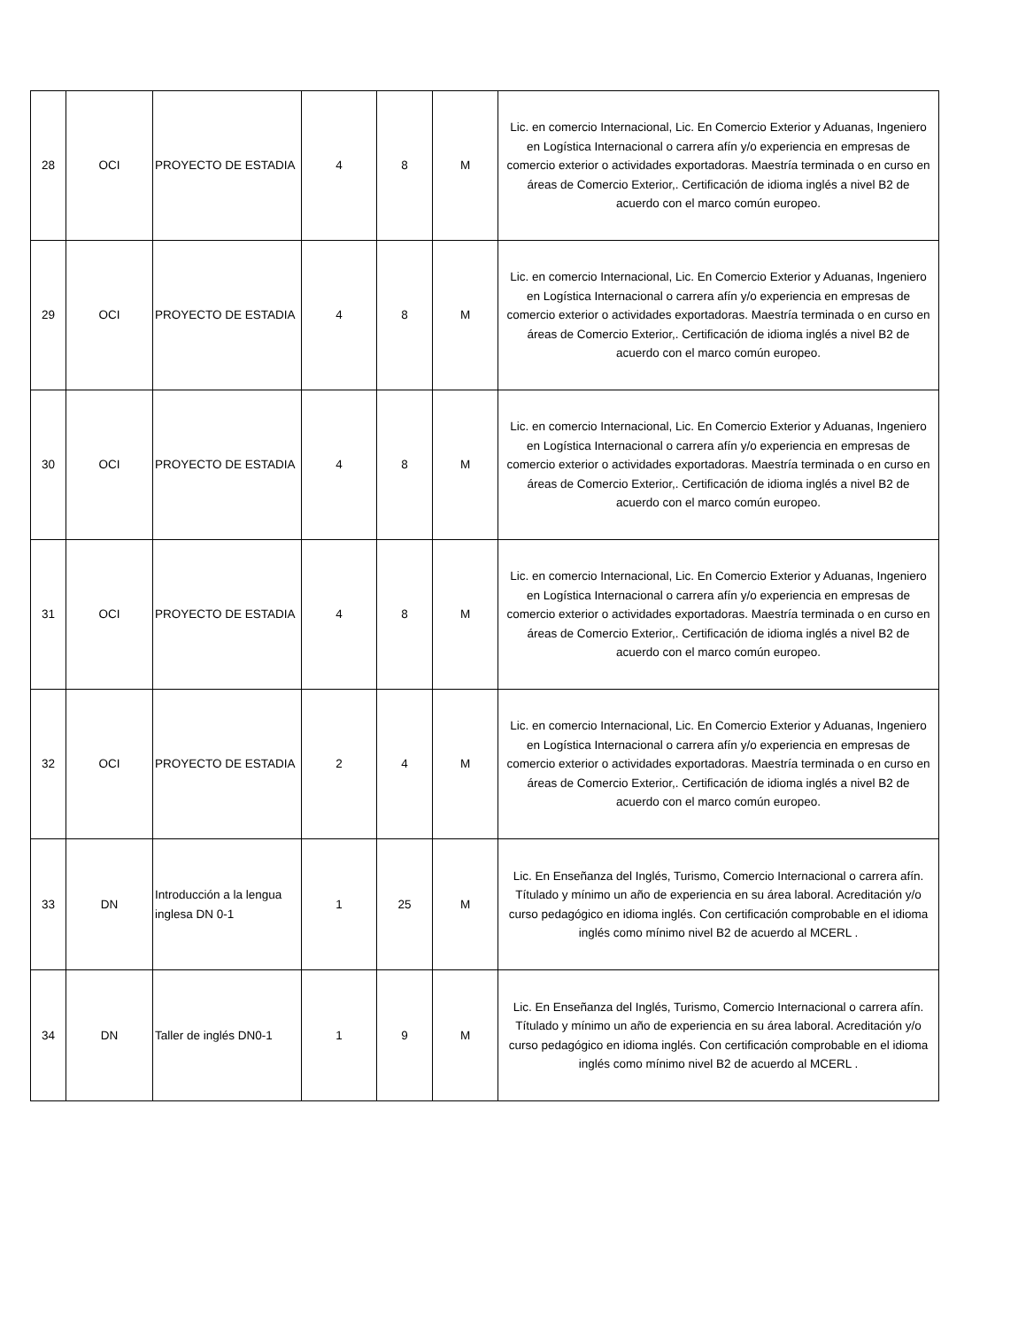| 28 | OCI | PROYECTO DE ESTADIA | 4 | 8 | M | Lic. en comercio Internacional, Lic. En Comercio Exterior y Aduanas, Ingeniero en Logística Internacional o carrera afín y/o experiencia en empresas de comercio exterior o actividades exportadoras. Maestría terminada o en curso en áreas de Comercio Exterior,. Certificación de idioma inglés a nivel B2 de acuerdo con el marco común europeo. |
| 29 | OCI | PROYECTO DE ESTADIA | 4 | 8 | M | Lic. en comercio Internacional, Lic. En Comercio Exterior y Aduanas, Ingeniero en Logística Internacional o carrera afín y/o experiencia en empresas de comercio exterior o actividades exportadoras. Maestría terminada o en curso en áreas de Comercio Exterior,. Certificación de idioma inglés a nivel B2 de acuerdo con el marco común europeo. |
| 30 | OCI | PROYECTO DE ESTADIA | 4 | 8 | M | Lic. en comercio Internacional, Lic. En Comercio Exterior y Aduanas, Ingeniero en Logística Internacional o carrera afín y/o experiencia en empresas de comercio exterior o actividades exportadoras. Maestría terminada o en curso en áreas de Comercio Exterior,. Certificación de idioma inglés a nivel B2 de acuerdo con el marco común europeo. |
| 31 | OCI | PROYECTO DE ESTADIA | 4 | 8 | M | Lic. en comercio Internacional, Lic. En Comercio Exterior y Aduanas, Ingeniero en Logística Internacional o carrera afín y/o experiencia en empresas de comercio exterior o actividades exportadoras. Maestría terminada o en curso en áreas de Comercio Exterior,. Certificación de idioma inglés a nivel B2 de acuerdo con el marco común europeo. |
| 32 | OCI | PROYECTO DE ESTADIA | 2 | 4 | M | Lic. en comercio Internacional, Lic. En Comercio Exterior y Aduanas, Ingeniero en Logística Internacional o carrera afín y/o experiencia en empresas de comercio exterior o actividades exportadoras. Maestría terminada o en curso en áreas de Comercio Exterior,. Certificación de idioma inglés a nivel B2 de acuerdo con el marco común europeo. |
| 33 | DN | Introducción a la lengua inglesa DN 0-1 | 1 | 25 | M | Lic. En Enseñanza del Inglés, Turismo, Comercio Internacional o carrera afín. Títulado y mínimo un año de experiencia en su área laboral. Acreditación y/o curso pedagógico en idioma inglés. Con certificación comprobable en el idioma inglés como mínimo nivel B2 de acuerdo al MCERL . |
| 34 | DN | Taller de inglés DN0-1 | 1 | 9 | M | Lic. En Enseñanza del Inglés, Turismo, Comercio Internacional o carrera afín. Títulado y mínimo un año de experiencia en su área laboral. Acreditación y/o curso pedagógico en idioma inglés. Con certificación comprobable en el idioma inglés como mínimo nivel B2 de acuerdo al MCERL . |